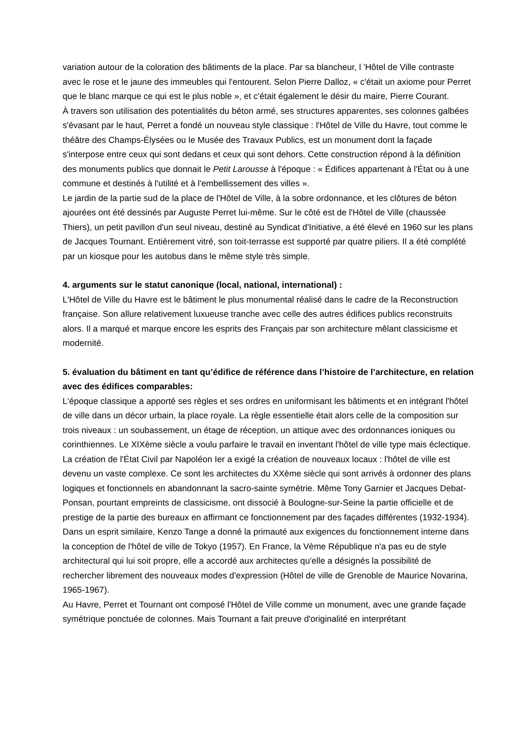variation autour de la coloration des bâtiments de la place. Par sa blancheur, l 'Hôtel de Ville contraste avec le rose et le jaune des immeubles qui l'entourent. Selon Pierre Dalloz, « c'était un axiome pour Perret que le blanc marque ce qui est le plus noble », et c'était également le désir du maire, Pierre Courant.
À travers son utilisation des potentialités du béton armé, ses structures apparentes, ses colonnes galbées s'évasant par le haut, Perret a fondé un nouveau style classique : l'Hôtel de Ville du Havre, tout comme le théâtre des Champs-Élysées ou le Musée des Travaux Publics, est un monument dont la façade s'interpose entre ceux qui sont dedans et ceux qui sont dehors. Cette construction répond à la définition des monuments publics que donnait le Petit Larousse à l'époque : « Édifices appartenant à l'État ou à une commune et destinés à l'utilité et à l'embellissement des villes ».
Le jardin de la partie sud de la place de l'Hôtel de Ville, à la sobre ordonnance, et les clôtures de béton ajourées ont été dessinés par Auguste Perret lui-même. Sur le côté est de l'Hôtel de Ville (chaussée Thiers), un petit pavillon d'un seul niveau, destiné au Syndicat d'Initiative, a été élevé en 1960 sur les plans de Jacques Tournant. Entièrement vitré, son toit-terrasse est supporté par quatre piliers. Il a été complété par un kiosque pour les autobus dans le même style très simple.
4. arguments sur le statut canonique (local, national, international) :
L'Hôtel de Ville du Havre est le bâtiment le plus monumental réalisé dans le cadre de la Reconstruction française. Son allure relativement luxueuse tranche avec celle des autres édifices publics reconstruits alors. Il a marqué et marque encore les esprits des Français par son architecture mêlant classicisme et modernité.
5. évaluation du bâtiment en tant qu’édifice de référence dans l’histoire de l’architecture, en relation avec des édifices comparables:
L'époque classique a apporté ses règles et ses ordres en uniformisant les bâtiments et en intégrant l'hôtel de ville dans un décor urbain, la place royale. La règle essentielle était alors celle de la composition sur trois niveaux : un soubassement, un étage de réception, un attique avec des ordonnances ioniques ou corinthiennes. Le XIXème siècle a voulu parfaire le travail en inventant l'hôtel de ville type mais éclectique. La création de l'État Civil par Napoléon Ier a exigé la création de nouveaux locaux : l'hôtel de ville est devenu un vaste complexe. Ce sont les architectes du XXème siècle qui sont arrivés à ordonner des plans logiques et fonctionnels en abandonnant la sacro-sainte symétrie. Même Tony Garnier et Jacques Debat-Ponsan, pourtant empreints de classicisme, ont dissocié à Boulogne-sur-Seine la partie officielle et de prestige de la partie des bureaux en affirmant ce fonctionnement par des façades différentes (1932-1934). Dans un esprit similaire, Kenzo Tange a donné la primauté aux exigences du fonctionnement interne dans la conception de l'hôtel de ville de Tokyo (1957). En France, la Vème République n'a pas eu de style architectural qui lui soit propre, elle a accordé aux architectes qu'elle a désignés la possibilité de rechercher librement des nouveaux modes d'expression (Hôtel de ville de Grenoble de Maurice Novarina, 1965-1967).
Au Havre, Perret et Tournant ont composé l'Hôtel de Ville comme un monument, avec une grande façade symétrique ponctuée de colonnes. Mais Tournant a fait preuve d'originalité en interprétant